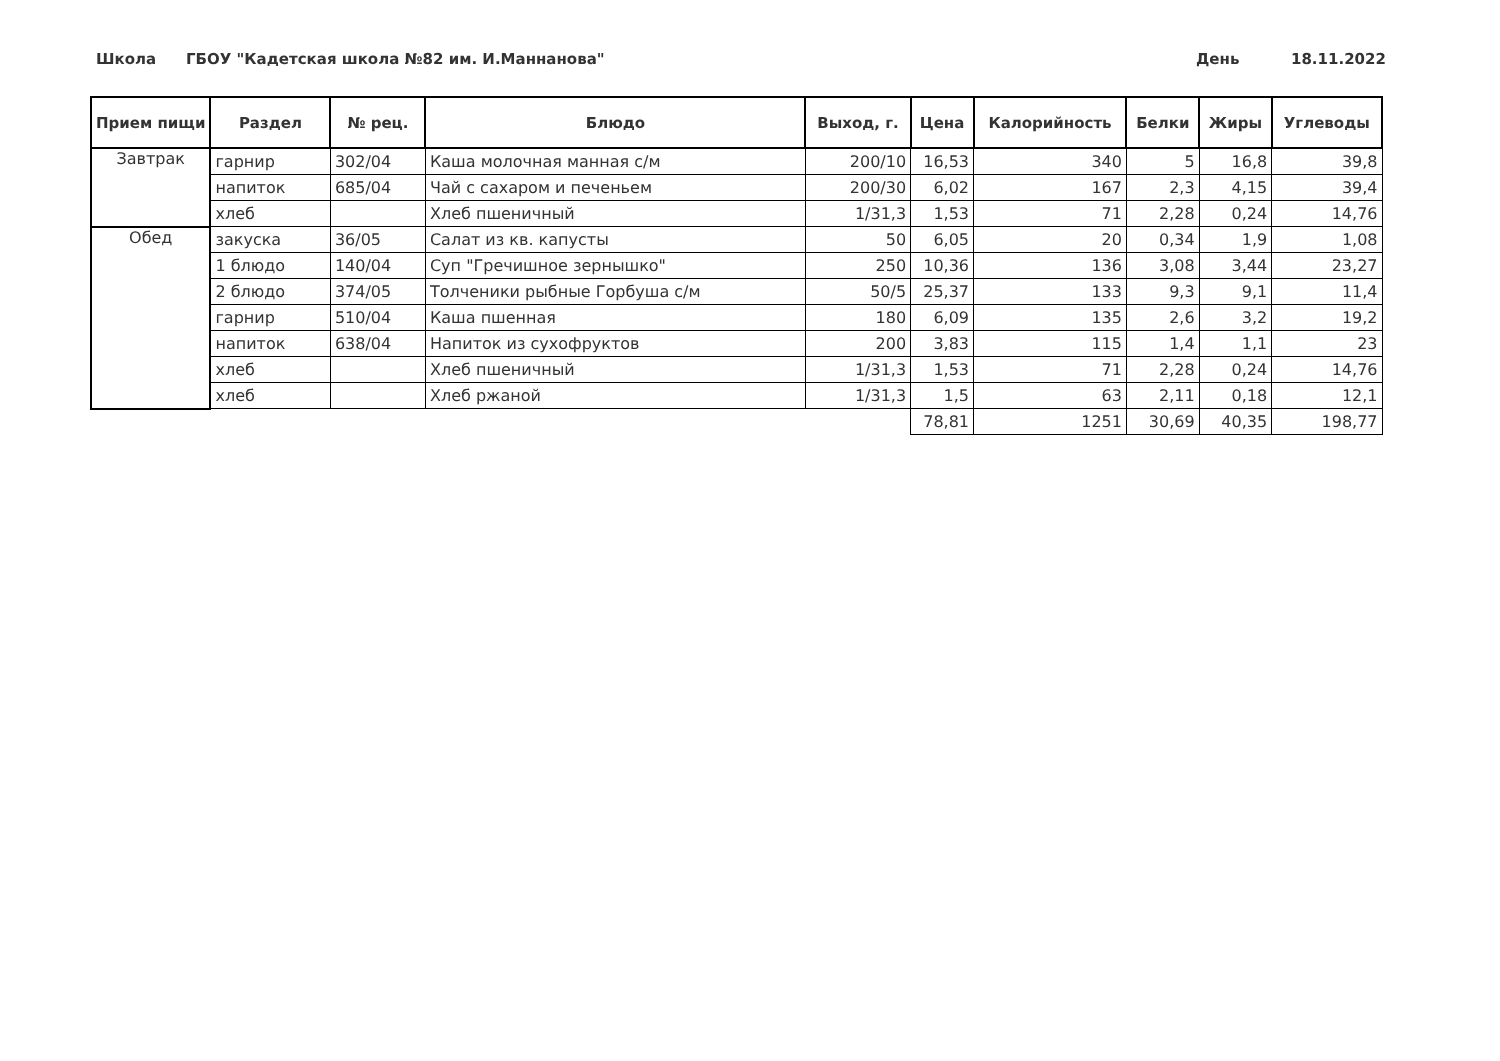Школа ГБОУ "Кадетская школа №82 им. И.Маннанова" День 18.11.2022
| Прием пищи | Раздел | № рец. | Блюдо | Выход, г. | Цена | Калорийность | Белки | Жиры | Углеводы |
| --- | --- | --- | --- | --- | --- | --- | --- | --- | --- |
| Завтрак | гарнир | 302/04 | Каша молочная манная с/м | 200/10 | 16,53 | 340 | 5 | 16,8 | 39,8 |
| | напиток | 685/04 | Чай с сахаром и печеньем | 200/30 | 6,02 | 167 | 2,3 | 4,15 | 39,4 |
| | хлеб | | Хлеб пшеничный | 1/31,3 | 1,53 | 71 | 2,28 | 0,24 | 14,76 |
| Обед | закуска | 36/05 | Салат из кв. капусты | 50 | 6,05 | 20 | 0,34 | 1,9 | 1,08 |
| | 1 блюдо | 140/04 | Суп "Гречишное зернышко" | 250 | 10,36 | 136 | 3,08 | 3,44 | 23,27 |
| | 2 блюдо | 374/05 | Толченики рыбные Горбуша с/м | 50/5 | 25,37 | 133 | 9,3 | 9,1 | 11,4 |
| | гарнир | 510/04 | Каша пшенная | 180 | 6,09 | 135 | 2,6 | 3,2 | 19,2 |
| | напиток | 638/04 | Напиток из сухофруктов | 200 | 3,83 | 115 | 1,4 | 1,1 | 23 |
| | хлеб | | Хлеб пшеничный | 1/31,3 | 1,53 | 71 | 2,28 | 0,24 | 14,76 |
| | хлеб | | Хлеб ржаной | 1/31,3 | 1,5 | 63 | 2,11 | 0,18 | 12,1 |
| | | | | | 78,81 | 1251 | 30,69 | 40,35 | 198,77 |